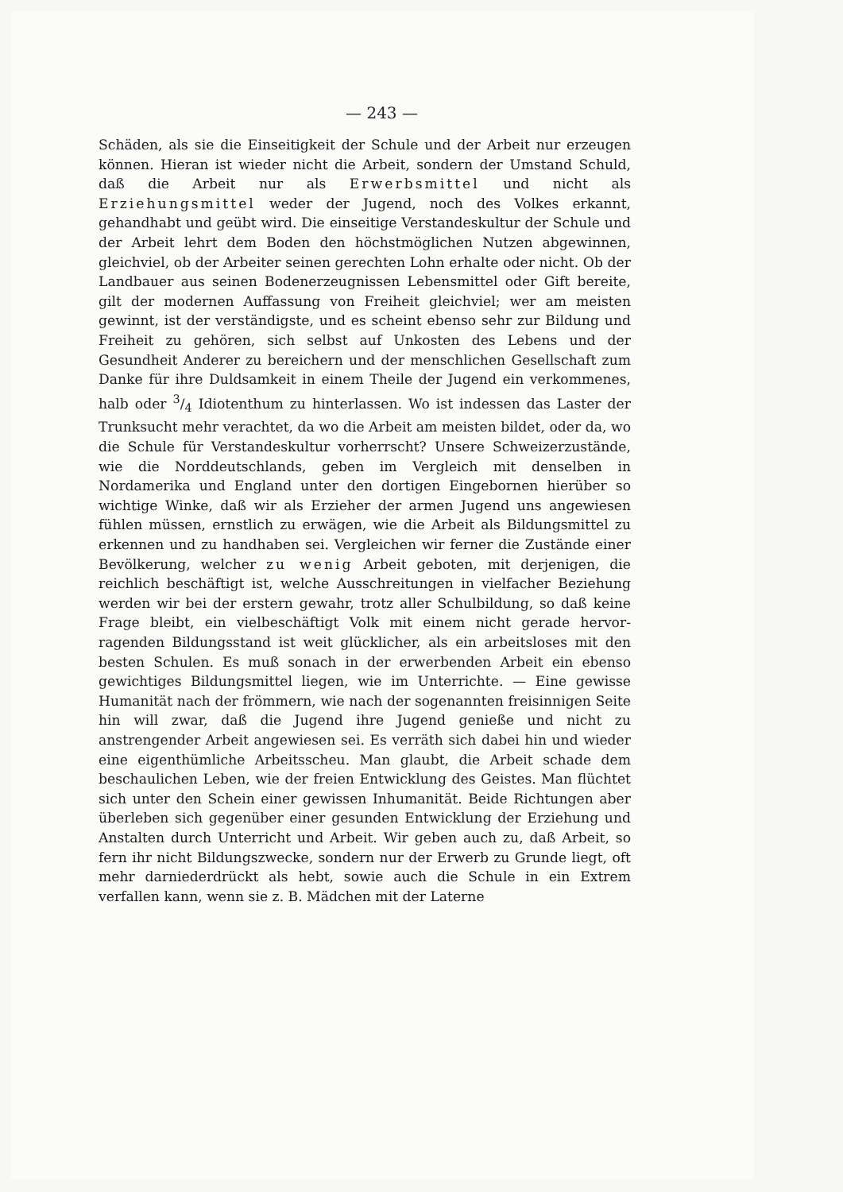— 243 —
Schäden, als sie die Einseitigkeit der Schule und der Arbeit nur erzeugen können. Hieran ist wieder nicht die Arbeit, sondern der Umstand Schuld, daß die Arbeit nur als Erwerbsmittel und nicht als Erziehungsmittel weder der Jugend, noch des Volkes erkannt, gehandhabt und geübt wird. Die einseitige Verstandes­kultur der Schule und der Arbeit lehrt dem Boden den höchstmög­lichen Nutzen abgewinnen, gleichviel, ob der Arbeiter seinen gerechten Lohn erhalte oder nicht. Ob der Landbauer aus seinen Boden­erzeugnissen Lebensmittel oder Gift bereite, gilt der modernen Auf­fassung von Freiheit gleichviel; wer am meisten gewinnt, ist der ver­ständigste, und es scheint ebenso sehr zur Bildung und Freiheit zu gehören, sich selbst auf Unkosten des Lebens und der Gesundheit Anderer zu bereichern und der menschlichen Gesellschaft zum Danke für ihre Duldsamkeit in einem Theile der Jugend ein verkommenes, halb oder 3/4 Idiotenthum zu hinterlassen. Wo ist indessen das Laster der Trunksucht mehr verachtet, da wo die Arbeit am meisten bildet, oder da, wo die Schule für Verstandeskultur vorherrscht? Unsere Schweizerzustände, wie die Norddeutschlands, geben im Ver­gleich mit denselben in Nordamerika und England unter den dorti­gen Eingebornen hierüber so wichtige Winke, daß wir als Erzieher der armen Jugend uns angewiesen fühlen müssen, ernstlich zu er­wägen, wie die Arbeit als Bildungsmittel zu erkennen und zu hand­haben sei. Vergleichen wir ferner die Zustände einer Bevölkerung, welcher zu wenig Arbeit geboten, mit derjenigen, die reichlich be­schäftigt ist, welche Ausschreitungen in vielfacher Beziehung werden wir bei der erstern gewahr, trotz aller Schulbildung, so daß keine Frage bleibt, ein vielbeschäftigt Volk mit einem nicht gerade hervor­ragenden Bildungsstand ist weit glücklicher, als ein arbeitsloses mit den besten Schulen. Es muß sonach in der erwerbenden Arbeit ein ebenso gewichtiges Bildungsmittel liegen, wie im Unterrichte. — Eine gewisse Humanität nach der frömmern, wie nach der sogenann­ten freisinnigen Seite hin will zwar, daß die Jugend ihre Jugend genieße und nicht zu anstrengender Arbeit angewiesen sei. Es ver­räth sich dabei hin und wieder eine eigenthümliche Arbeitsscheu. Man glaubt, die Arbeit schade dem beschaulichen Leben, wie der freien Entwicklung des Geistes. Man flüchtet sich unter den Schein einer gewissen Inhumanität. Beide Richtungen aber überleben sich gegenüber einer gesunden Entwicklung der Erziehung und Anstalten durch Unterricht und Arbeit. Wir geben auch zu, daß Arbeit, so fern ihr nicht Bildungszwecke, sondern nur der Erwerb zu Grunde liegt, oft mehr darniederdrückt als hebt, sowie auch die Schule in ein Extrem verfallen kann, wenn sie z. B. Mädchen mit der Laterne